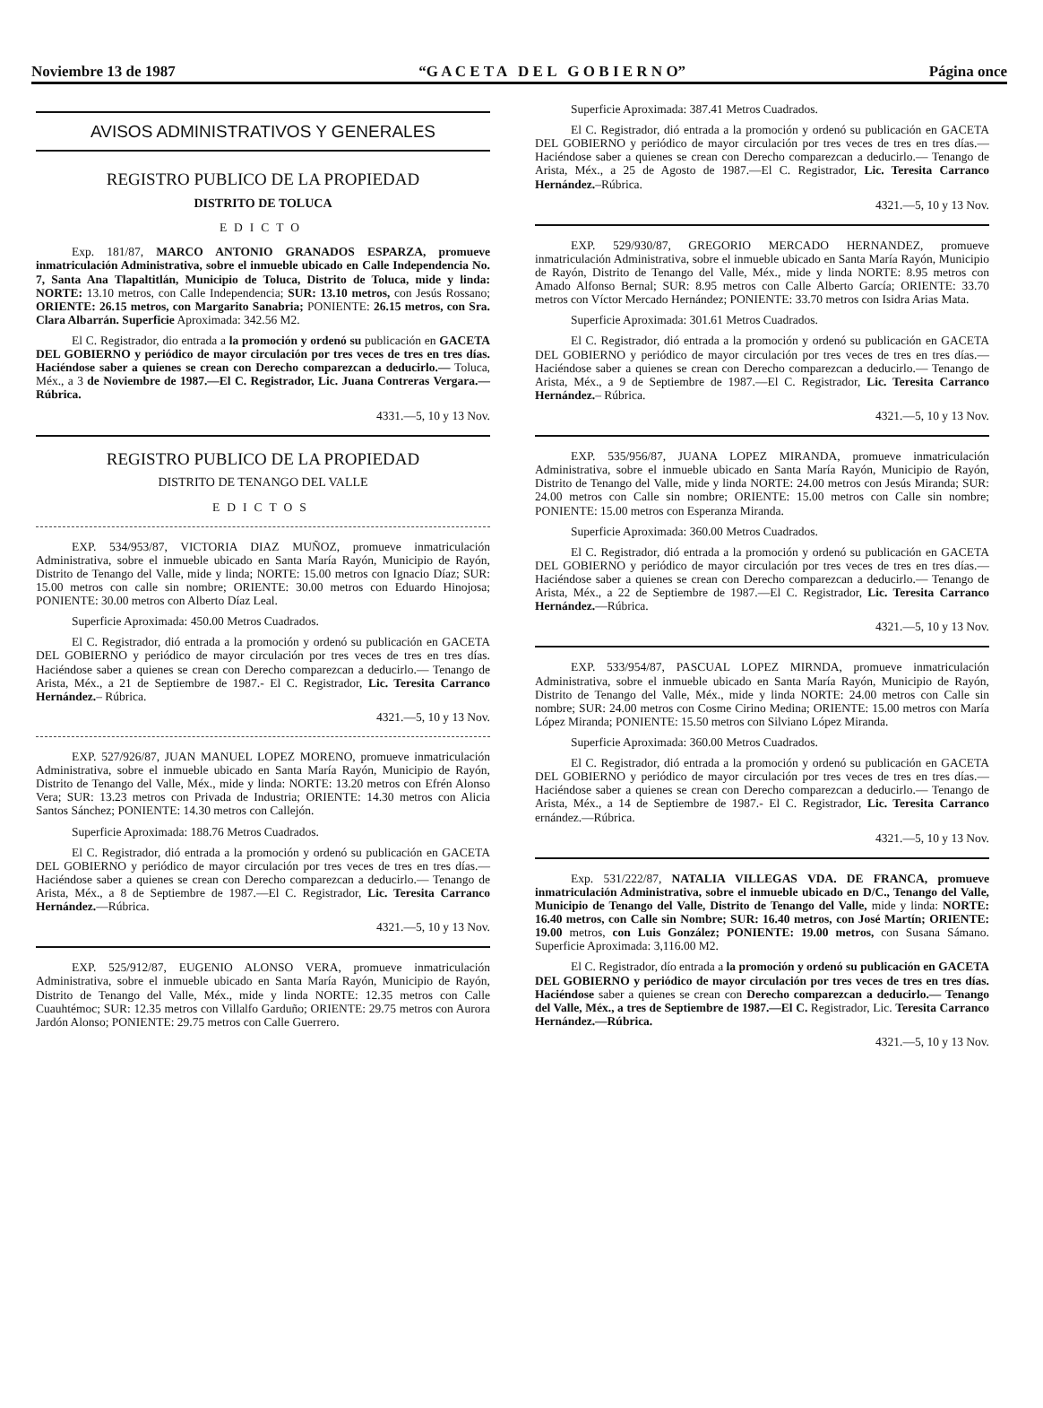Noviembre 13 de 1987 “G A C E T A D E L G O B I E R N O” Página once
AVISOS ADMINISTRATIVOS Y GENERALES
REGISTRO PUBLICO DE LA PROPIEDAD
DISTRITO DE TOLUCA
EDICTO
Exp. 181/87, MARCO ANTONIO GRANADOS ESPARZA, promueve inmatriculación Administrativa, sobre el inmueble ubicado en Calle Independencia No. 7, Santa Ana Tlapaltitlán, Municipio de Toluca, Distrito de Toluca, mide y linda: NORTE: 13.10 metros, con Calle Independencia; SUR: 13.10 metros, con Jesús Rossano; ORIENTE: 26.15 metros, con Margarito Sanabria; PONIENTE: 26.15 metros, con Sra. Clara Albarrán. Superficie Aproximada: 342.56 M2.
El C. Registrador, dio entrada a la promoción y ordenó su publicación en GACETA DEL GOBIERNO y periódico de mayor circulación por tres veces de tres en tres días. Haciéndose saber a quienes se crean con Derecho comparezcan a deducirlo.— Toluca, Méx., a 3 de Noviembre de 1987.—El C. Registrador, Lic. Juana Contreras Vergara.—Rúbrica.
4331.—5, 10 y 13 Nov.
REGISTRO PUBLICO DE LA PROPIEDAD
DISTRITO DE TENANGO DEL VALLE
EDICTOS
EXP. 534/953/87, VICTORIA DIAZ MUÑOZ, promueve inmatriculación Administrativa, sobre el inmueble ubicado en Santa María Rayón, Municipio de Rayón, Distrito de Tenango del Valle, mide y linda; NORTE: 15.00 metros con Ignacio Díaz; SUR: 15.00 metros con calle sin nombre; ORIENTE: 30.00 metros con Eduardo Hinojosa; PONIENTE: 30.00 metros con Alberto Díaz Leal.
Superficie Aproximada: 450.00 Metros Cuadrados.
El C. Registrador, dió entrada a la promoción y ordenó su publicación en GACETA DEL GOBIERNO y periódico de mayor circulación por tres veces de tres en tres días. Haciéndose saber a quienes se crean con Derecho comparezcan a deducirlo.— Tenango de Arista, Méx., a 21 de Septiembre de 1987.- El C. Registrador, Lic. Teresita Carranco Hernández.– Rúbrica.
4321.—5, 10 y 13 Nov.
EXP. 527/926/87, JUAN MANUEL LOPEZ MORENO, promueve inmatriculación Administrativa, sobre el inmueble ubicado en Santa María Rayón, Municipio de Rayón, Distrito de Tenango del Valle, Méx., mide y linda: NORTE: 13.20 metros con Efrén Alonso Vera; SUR: 13.23 metros con Privada de Industria; ORIENTE: 14.30 metros con Alicia Santos Sánchez; PONIENTE: 14.30 metros con Callejón.
Superficie Aproximada: 188.76 Metros Cuadrados.
El C. Registrador, dió entrada a la promoción y ordenó su publicación en GACETA DEL GOBIERNO y periódico de mayor circulación por tres veces de tres en tres días.—Haciéndose saber a quienes se crean con Derecho comparezcan a deducirlo.— Tenango de Arista, Méx., a 8 de Septiembre de 1987.—El C. Registrador, Lic. Teresita Carranco Hernández.—Rúbrica.
4321.—5, 10 y 13 Nov.
EXP. 525/912/87, EUGENIO ALONSO VERA, promueve inmatriculación Administrativa, sobre el inmueble ubicado en Santa María Rayón, Municipio de Rayón, Distrito de Tenango del Valle, Méx., mide y linda NORTE: 12.35 metros con Calle Cuauhtémoc; SUR: 12.35 metros con Villalfo Garduño; ORIENTE: 29.75 metros con Aurora Jardón Alonso; PONIENTE: 29.75 metros con Calle Guerrero.
Superficie Aproximada: 387.41 Metros Cuadrados.
El C. Registrador, dió entrada a la promoción y ordenó su publicación en GACETA DEL GOBIERNO y periódico de mayor circulación por tres veces de tres en tres días.—Haciéndose saber a quienes se crean con Derecho comparezcan a deducirlo.— Tenango de Arista, Méx., a 25 de Agosto de 1987.—El C. Registrador, Lic. Teresita Carranco Hernández.–Rúbrica.
4321.—5, 10 y 13 Nov.
EXP. 529/930/87, GREGORIO MERCADO HERNANDEZ, promueve inmatriculación Administrativa, sobre el inmueble ubicado en Santa María Rayón, Municipio de Rayón, Distrito de Tenango del Valle, Méx., mide y linda NORTE: 8.95 metros con Amado Alfonso Bernal; SUR: 8.95 metros con Calle Alberto García; ORIENTE: 33.70 metros con Víctor Mercado Hernández; PONIENTE: 33.70 metros con Isidra Arias Mata.
Superficie Aproximada: 301.61 Metros Cuadrados.
El C. Registrador, dió entrada a la promoción y ordenó su publicación en GACETA DEL GOBIERNO y periódico de mayor circulación por tres veces de tres en tres días.—Haciéndose saber a quienes se crean con Derecho comparezcan a deducirlo.— Tenango de Arista, Méx., a 9 de Septiembre de 1987.—El C. Registrador, Lic. Teresita Carranco Hernández.– Rúbrica.
4321.—5, 10 y 13 Nov.
EXP. 535/956/87, JUANA LOPEZ MIRANDA, promueve inmatriculación Administrativa, sobre el inmueble ubicado en Santa María Rayón, Municipio de Rayón, Distrito de Tenango del Valle, mide y linda NORTE: 24.00 metros con Jesús Miranda; SUR: 24.00 metros con Calle sin nombre; ORIENTE: 15.00 metros con Calle sin nombre; PONIENTE: 15.00 metros con Esperanza Miranda.
Superficie Aproximada: 360.00 Metros Cuadrados.
El C. Registrador, dió entrada a la promoción y ordenó su publicación en GACETA DEL GOBIERNO y periódico de mayor circulación por tres veces de tres en tres días.—Haciéndose saber a quienes se crean con Derecho comparezcan a deducirlo.— Tenango de Arista, Méx., a 22 de Septiembre de 1987.—El C. Registrador, Lic. Teresita Carranco Hernández.—Rúbrica.
4321.—5, 10 y 13 Nov.
EXP. 533/954/87, PASCUAL LOPEZ MIRNDA, promueve inmatriculación Administrativa, sobre el inmueble ubicado en Santa María Rayón, Municipio de Rayón, Distrito de Tenango del Valle, Méx., mide y linda NORTE: 24.00 metros con Calle sin nombre; SUR: 24.00 metros con Cosme Cirino Medina; ORIENTE: 15.00 metros con María López Miranda; PONIENTE: 15.50 metros con Silviano López Miranda.
Superficie Aproximada: 360.00 Metros Cuadrados.
El C. Registrador, dió entrada a la promoción y ordenó su publicación en GACETA DEL GOBIERNO y periódico de mayor circulación por tres veces de tres en tres días.—Haciéndose saber a quienes se crean con Derecho comparezcan a deducirlo.— Tenango de Arista, Méx., a 14 de Septiembre de 1987.- El C. Registrador, Lic. Teresita Carranco ernández.—Rúbrica.
4321.—5, 10 y 13 Nov.
Exp. 531/222/87, NATALIA VILLEGAS VDA. DE FRANCA, promueve inmatriculación Administrativa, sobre el inmueble ubicado en D/C., Tenango del Valle, Municipio de Tenango del Valle, Distrito de Tenango del Valle, mide y linda: NORTE: 16.40 metros, con Calle sin Nombre; SUR: 16.40 metros, con José Martín; ORIENTE: 19.00 metros, con Luis González; PONIENTE: 19.00 metros, con Susana Sámano. Superficie Aproximada: 3,116.00 M2.
El C. Registrador, dío entrada a la promoción y ordenó su publicación en GACETA DEL GOBIERNO y periódico de mayor circulación por tres veces de tres en tres días. Haciéndose saber a quienes se crean con Derecho comparezcan a deducirlo.— Tenango del Valle, Méx., a tres de Septiembre de 1987.—El C. Registrador, Lic. Teresita Carranco Hernández.—Rúbrica.
4321.—5, 10 y 13 Nov.